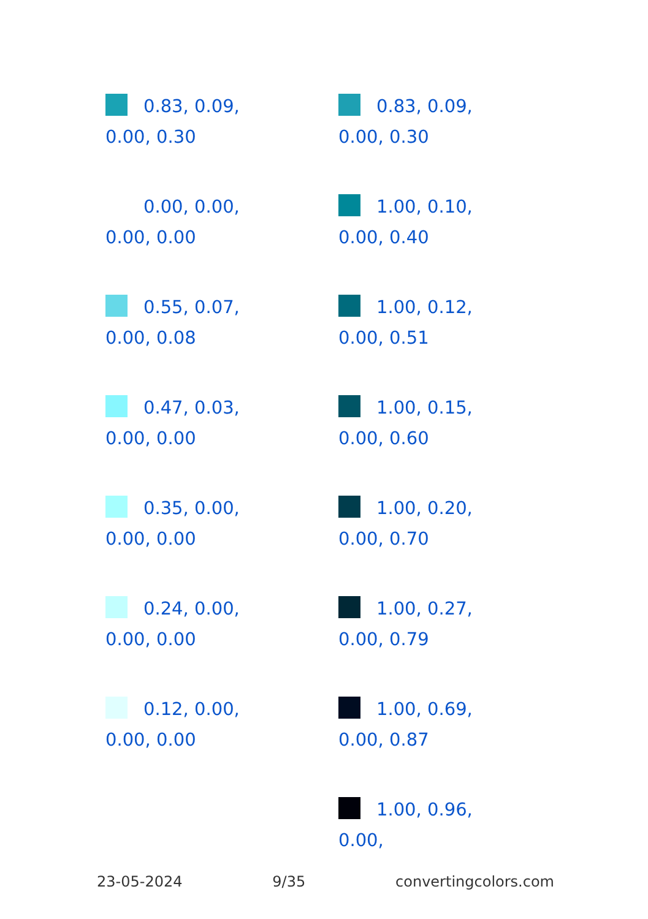0.83, 0.09, 0.00, 0.30
0.00, 0.00, 0.00, 0.00
0.55, 0.07, 0.00, 0.08
0.47, 0.03, 0.00, 0.00
0.35, 0.00, 0.00, 0.00
0.24, 0.00, 0.00, 0.00
0.12, 0.00, 0.00, 0.00
0.83, 0.09, 0.00, 0.30
1.00, 0.10, 0.00, 0.40
1.00, 0.12, 0.00, 0.51
1.00, 0.15, 0.00, 0.60
1.00, 0.20, 0.00, 0.70
1.00, 0.27, 0.00, 0.79
1.00, 0.69, 0.00, 0.87
1.00, 0.96, 0.00,
23-05-2024 9/35 convertingcolors.com